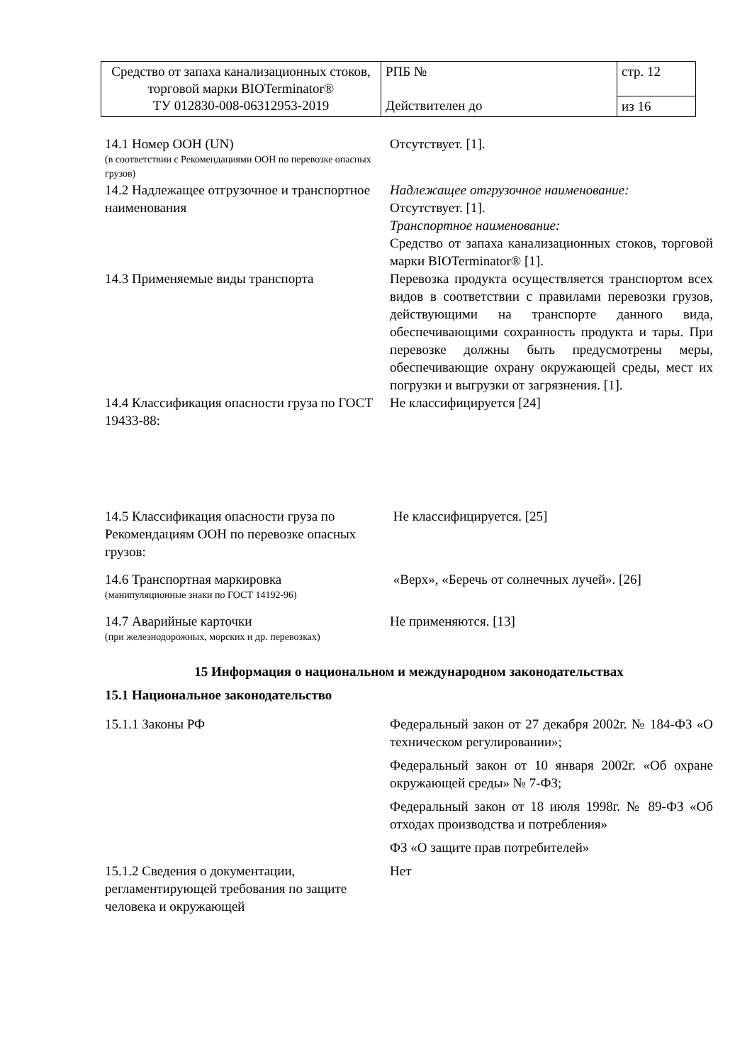| Средство от запаха канализационных стоков, торговой марки BIOTerminator® ТУ 012830-008-06312953-2019 | РПБ № Действителен до | стр. 12 |
| | | из 16 |
14.1 Номер ООН (UN)
(в соответствии с Рекомендациями ООН по перевозке опасных грузов)
Отсутствует. [1].
14.2 Надлежащее отгрузочное и транспортное наименования
Надлежащее отгрузочное наименование:
Отсутствует. [1].
Транспортное наименование:
Средство от запаха канализационных стоков, торговой марки BIOTerminator® [1].
14.3 Применяемые виды транспорта Перевозка продукта осуществляется транспортом всех видов в соответствии с правилами перевозки грузов, действующими на транспорте данного вида, обеспечивающими сохранность продукта и тары. При перевозке должны быть предусмотрены меры, обеспечивающие охрану окружающей среды, мест их погрузки и выгрузки от загрязнения. [1].
14.4 Классификация опасности груза по ГОСТ 19433-88:
Не классифицируется [24]
14.5 Классификация опасности груза по Рекомендациям ООН по перевозке опасных грузов:
Не классифицируется. [25]
14.6 Транспортная маркировка
(манипуляционные знаки по ГОСТ 14192-96)
«Верх», «Беречь от солнечных лучей». [26]
14.7 Аварийные карточки
(при железнодорожных, морских и др. перевозках)
Не применяются. [13]
15 Информация о национальном и международном законодательствах
15.1 Национальное законодательство
15.1.1 Законы РФ Федеральный закон от 27 декабря 2002г. № 184-ФЗ «О техническом регулировании»;
Федеральный закон от 10 января 2002г. «Об охране окружающей среды» № 7-ФЗ;
Федеральный закон от 18 июля 1998г. № 89-ФЗ «Об отходах производства и потребления»
ФЗ «О защите прав потребителей»
15.1.2 Сведения о документации, регламентирующей требования по защите человека и окружающей
Нет